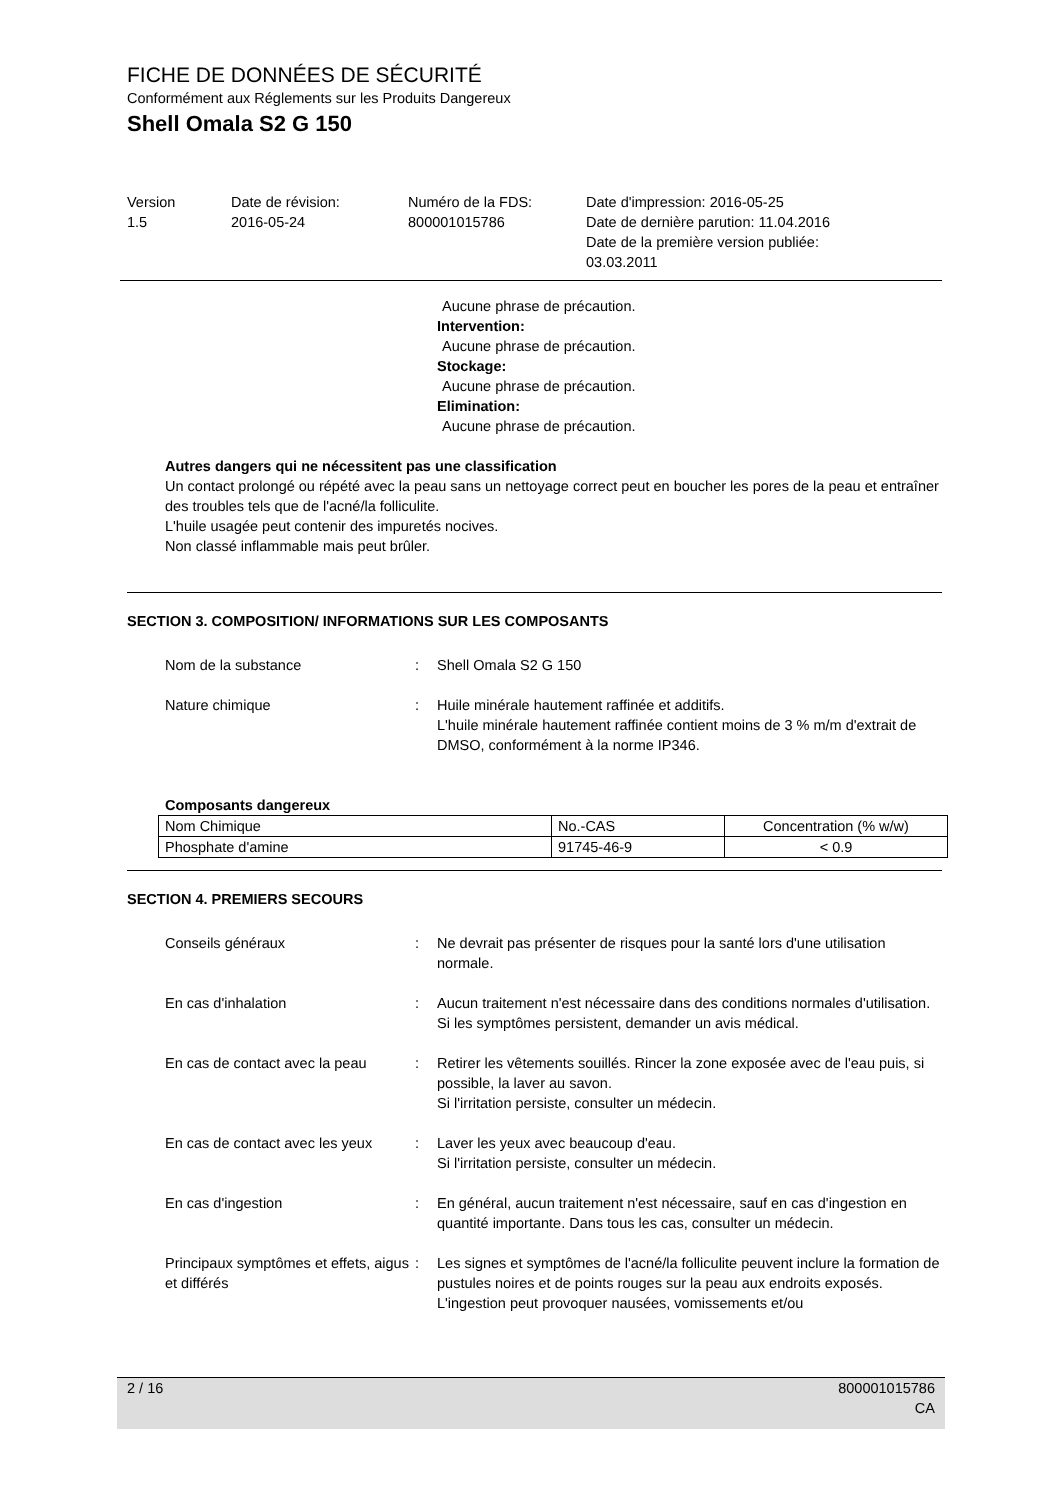FICHE DE DONNÉES DE SÉCURITÉ
Conformément aux Réglements sur les Produits Dangereux
Shell Omala S2 G 150
Version
1.5
Date de révision:
2016-05-24
Numéro de la FDS:
800001015786
Date d'impression: 2016-05-25
Date de dernière parution: 11.04.2016
Date de la première version publiée:
03.03.2011
Aucune phrase de précaution.
Intervention:
Aucune phrase de précaution.
Stockage:
Aucune phrase de précaution.
Elimination:
Aucune phrase de précaution.
Autres dangers qui ne nécessitent pas une classification
Un contact prolongé ou répété avec la peau sans un nettoyage correct peut en boucher les pores de la peau et entraîner des troubles tels que de l'acné/la folliculite.
L'huile usagée peut contenir des impuretés nocives.
Non classé inflammable mais peut brûler.
SECTION 3. COMPOSITION/ INFORMATIONS SUR LES COMPOSANTS
Nom de la substance : Shell Omala S2 G 150
Nature chimique : Huile minérale hautement raffinée et additifs.
L'huile minérale hautement raffinée contient moins de 3 % m/m d'extrait de DMSO, conformément à la norme IP346.
Composants dangereux
| Nom Chimique | No.-CAS | Concentration (% w/w) |
| Phosphate d'amine | 91745-46-9 | < 0.9 |
SECTION 4. PREMIERS SECOURS
Conseils généraux : Ne devrait pas présenter de risques pour la santé lors d'une utilisation normale.
En cas d'inhalation : Aucun traitement n'est nécessaire dans des conditions normales d'utilisation.
Si les symptômes persistent, demander un avis médical.
En cas de contact avec la peau
: Retirer les vêtements souillés. Rincer la zone exposée avec de l'eau puis, si possible, la laver au savon.
Si l'irritation persiste, consulter un médecin.
En cas de contact avec les yeux
: Laver les yeux avec beaucoup d'eau.
Si l'irritation persiste, consulter un médecin.
En cas d'ingestion : En général, aucun traitement n'est nécessaire, sauf en cas d'ingestion en quantité importante. Dans tous les cas, consulter un médecin.
Principaux symptômes et effets, aigus et différés
: Les signes et symptômes de l'acné/la folliculite peuvent inclure la formation de pustules noires et de points rouges sur la peau aux endroits exposés.
L'ingestion peut provoquer nausées, vomissements et/ou
2 / 16 800001015786
CA